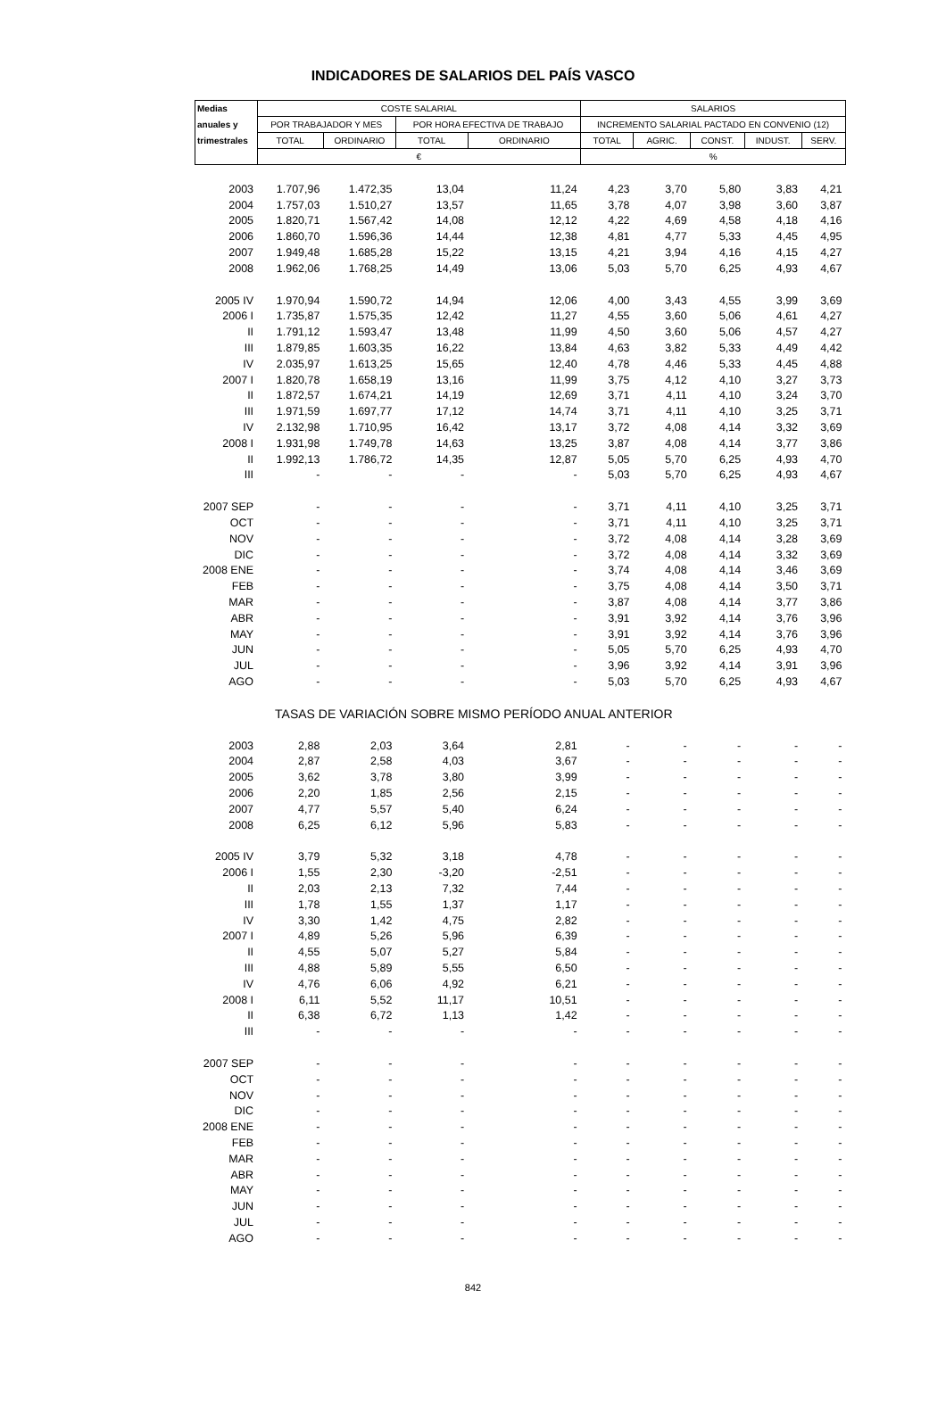INDICADORES DE SALARIOS DEL PAÍS VASCO
| Medias | COSTE SALARIAL | | | | SALARIOS | | | | |
| --- | --- | --- | --- | --- | --- | --- | --- | --- | --- |
| anuales y | POR TRABAJADOR Y MES | | POR HORA EFECTIVA DE TRABAJO | | INCREMENTO SALARIAL PACTADO EN CONVENIO (12) | | | | |
| trimestrales | TOTAL | ORDINARIO | TOTAL | ORDINARIO | TOTAL | AGRIC. | CONST. | INDUST. | SERV. |
| | € | | | | % | | | | |
| 2003 | 1.707,96 | 1.472,35 | 13,04 | 11,24 | 4,23 | 3,70 | 5,80 | 3,83 | 4,21 |
| 2004 | 1.757,03 | 1.510,27 | 13,57 | 11,65 | 3,78 | 4,07 | 3,98 | 3,60 | 3,87 |
| 2005 | 1.820,71 | 1.567,42 | 14,08 | 12,12 | 4,22 | 4,69 | 4,58 | 4,18 | 4,16 |
| 2006 | 1.860,70 | 1.596,36 | 14,44 | 12,38 | 4,81 | 4,77 | 5,33 | 4,45 | 4,95 |
| 2007 | 1.949,48 | 1.685,28 | 15,22 | 13,15 | 4,21 | 3,94 | 4,16 | 4,15 | 4,27 |
| 2008 | 1.962,06 | 1.768,25 | 14,49 | 13,06 | 5,03 | 5,70 | 6,25 | 4,93 | 4,67 |
| 2005 IV | 1.970,94 | 1.590,72 | 14,94 | 12,06 | 4,00 | 3,43 | 4,55 | 3,99 | 3,69 |
| 2006 I | 1.735,87 | 1.575,35 | 12,42 | 11,27 | 4,55 | 3,60 | 5,06 | 4,61 | 4,27 |
| II | 1.791,12 | 1.593,47 | 13,48 | 11,99 | 4,50 | 3,60 | 5,06 | 4,57 | 4,27 |
| III | 1.879,85 | 1.603,35 | 16,22 | 13,84 | 4,63 | 3,82 | 5,33 | 4,49 | 4,42 |
| IV | 2.035,97 | 1.613,25 | 15,65 | 12,40 | 4,78 | 4,46 | 5,33 | 4,45 | 4,88 |
| 2007 I | 1.820,78 | 1.658,19 | 13,16 | 11,99 | 3,75 | 4,12 | 4,10 | 3,27 | 3,73 |
| II | 1.872,57 | 1.674,21 | 14,19 | 12,69 | 3,71 | 4,11 | 4,10 | 3,24 | 3,70 |
| III | 1.971,59 | 1.697,77 | 17,12 | 14,74 | 3,71 | 4,11 | 4,10 | 3,25 | 3,71 |
| IV | 2.132,98 | 1.710,95 | 16,42 | 13,17 | 3,72 | 4,08 | 4,14 | 3,32 | 3,69 |
| 2008 I | 1.931,98 | 1.749,78 | 14,63 | 13,25 | 3,87 | 4,08 | 4,14 | 3,77 | 3,86 |
| II | 1.992,13 | 1.786,72 | 14,35 | 12,87 | 5,05 | 5,70 | 6,25 | 4,93 | 4,70 |
| III | - | - | - | - | 5,03 | 5,70 | 6,25 | 4,93 | 4,67 |
| 2007 SEP | - | - | - | - | 3,71 | 4,11 | 4,10 | 3,25 | 3,71 |
| OCT | - | - | - | - | 3,71 | 4,11 | 4,10 | 3,25 | 3,71 |
| NOV | - | - | - | - | 3,72 | 4,08 | 4,14 | 3,28 | 3,69 |
| DIC | - | - | - | - | 3,72 | 4,08 | 4,14 | 3,32 | 3,69 |
| 2008 ENE | - | - | - | - | 3,74 | 4,08 | 4,14 | 3,46 | 3,69 |
| FEB | - | - | - | - | 3,75 | 4,08 | 4,14 | 3,50 | 3,71 |
| MAR | - | - | - | - | 3,87 | 4,08 | 4,14 | 3,77 | 3,86 |
| ABR | - | - | - | - | 3,91 | 3,92 | 4,14 | 3,76 | 3,96 |
| MAY | - | - | - | - | 3,91 | 3,92 | 4,14 | 3,76 | 3,96 |
| JUN | - | - | - | - | 5,05 | 5,70 | 6,25 | 4,93 | 4,70 |
| JUL | - | - | - | - | 3,96 | 3,92 | 4,14 | 3,91 | 3,96 |
| AGO | - | - | - | - | 5,03 | 5,70 | 6,25 | 4,93 | 4,67 |
| | TASAS DE VARIACIÓN SOBRE MISMO PERÍODO ANUAL ANTERIOR | | | | | | | | |
| 2003 | 2,88 | 2,03 | 3,64 | 2,81 | - | - | - | - | - |
| 2004 | 2,87 | 2,58 | 4,03 | 3,67 | - | - | - | - | - |
| 2005 | 3,62 | 3,78 | 3,80 | 3,99 | - | - | - | - | - |
| 2006 | 2,20 | 1,85 | 2,56 | 2,15 | - | - | - | - | - |
| 2007 | 4,77 | 5,57 | 5,40 | 6,24 | - | - | - | - | - |
| 2008 | 6,25 | 6,12 | 5,96 | 5,83 | - | - | - | - | - |
| 2005 IV | 3,79 | 5,32 | 3,18 | 4,78 | - | - | - | - | - |
| 2006 I | 1,55 | 2,30 | -3,20 | -2,51 | - | - | - | - | - |
| II | 2,03 | 2,13 | 7,32 | 7,44 | - | - | - | - | - |
| III | 1,78 | 1,55 | 1,37 | 1,17 | - | - | - | - | - |
| IV | 3,30 | 1,42 | 4,75 | 2,82 | - | - | - | - | - |
| 2007 I | 4,89 | 5,26 | 5,96 | 6,39 | - | - | - | - | - |
| II | 4,55 | 5,07 | 5,27 | 5,84 | - | - | - | - | - |
| III | 4,88 | 5,89 | 5,55 | 6,50 | - | - | - | - | - |
| IV | 4,76 | 6,06 | 4,92 | 6,21 | - | - | - | - | - |
| 2008 I | 6,11 | 5,52 | 11,17 | 10,51 | - | - | - | - | - |
| II | 6,38 | 6,72 | 1,13 | 1,42 | - | - | - | - | - |
| III | - | - | - | - | - | - | - | - | - |
| 2007 SEP | - | - | - | - | - | - | - | - | - |
| OCT | - | - | - | - | - | - | - | - | - |
| NOV | - | - | - | - | - | - | - | - | - |
| DIC | - | - | - | - | - | - | - | - | - |
| 2008 ENE | - | - | - | - | - | - | - | - | - |
| FEB | - | - | - | - | - | - | - | - | - |
| MAR | - | - | - | - | - | - | - | - | - |
| ABR | - | - | - | - | - | - | - | - | - |
| MAY | - | - | - | - | - | - | - | - | - |
| JUN | - | - | - | - | - | - | - | - | - |
| JUL | - | - | - | - | - | - | - | - | - |
| AGO | - | - | - | - | - | - | - | - | - |
842